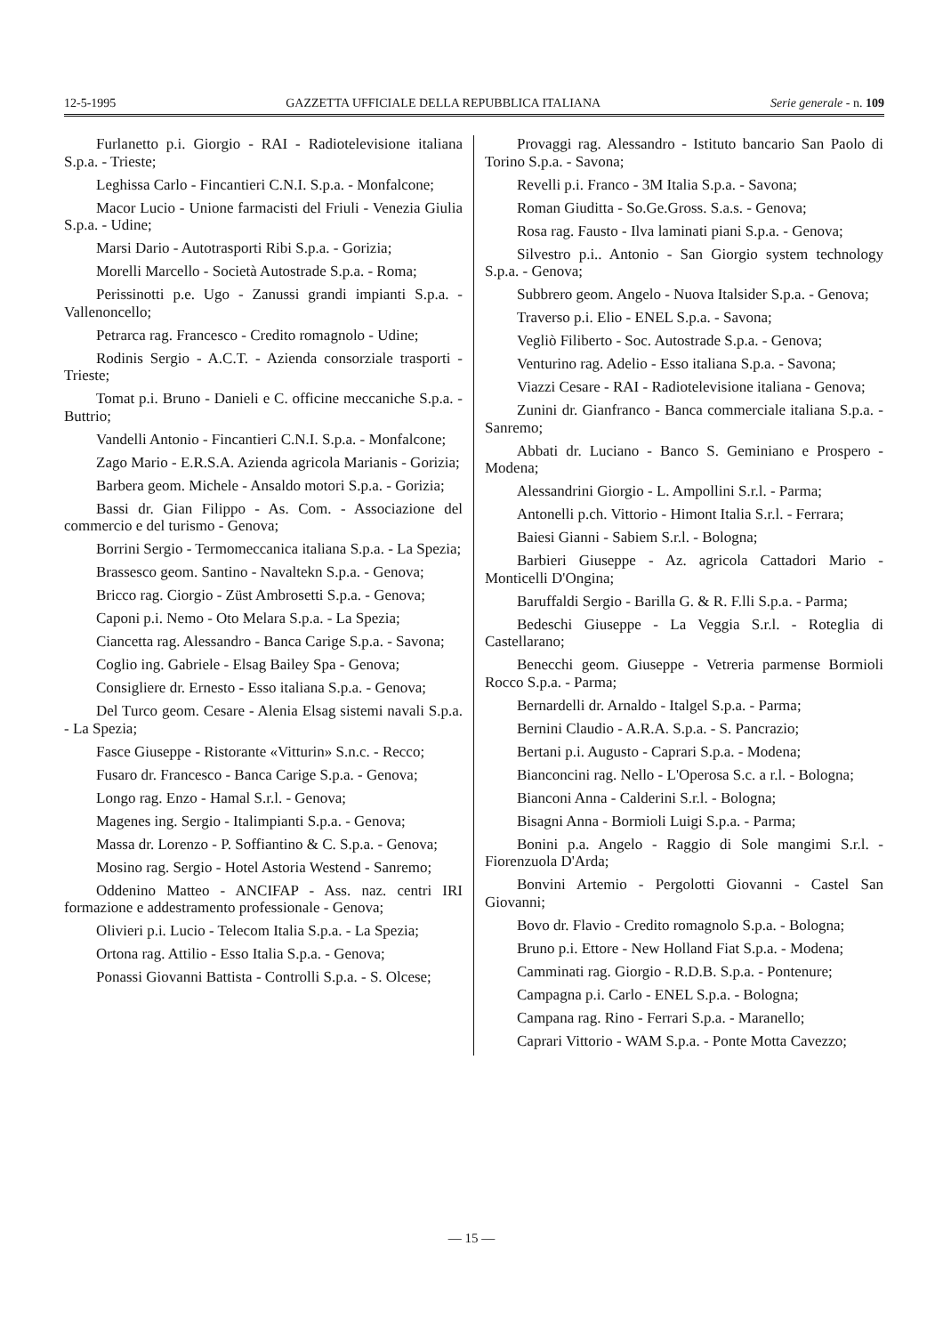12-5-1995 GAZZETTA UFFICIALE DELLA REPUBBLICA ITALIANA Serie generale - n. 109
Furlanetto p.i. Giorgio - RAI - Radiotelevisione italiana S.p.a. - Trieste;
Leghissa Carlo - Fincantieri C.N.I. S.p.a. - Monfalcone;
Macor Lucio - Unione farmacisti del Friuli - Venezia Giulia S.p.a. - Udine;
Marsi Dario - Autotrasporti Ribi S.p.a. - Gorizia;
Morelli Marcello - Società Autostrade S.p.a. - Roma;
Perissinotti p.e. Ugo - Zanussi grandi impianti S.p.a. - Vallenoncello;
Petrarca rag. Francesco - Credito romagnolo - Udine;
Rodinis Sergio - A.C.T. - Azienda consorziale trasporti - Trieste;
Tomat p.i. Bruno - Danieli e C. officine meccaniche S.p.a. - Buttrio;
Vandelli Antonio - Fincantieri C.N.I. S.p.a. - Monfalcone;
Zago Mario - E.R.S.A. Azienda agricola Marianis - Gorizia;
Barbera geom. Michele - Ansaldo motori S.p.a. - Gorizia;
Bassi dr. Gian Filippo - As. Com. - Associazione del commercio e del turismo - Genova;
Borrini Sergio - Termomeccanica italiana S.p.a. - La Spezia;
Brassesco geom. Santino - Navaltekn S.p.a. - Genova;
Bricco rag. Ciorgio - Züst Ambrosetti S.p.a. - Genova;
Caponi p.i. Nemo - Oto Melara S.p.a. - La Spezia;
Ciancetta rag. Alessandro - Banca Carige S.p.a. - Savona;
Coglio ing. Gabriele - Elsag Bailey Spa - Genova;
Consigliere dr. Ernesto - Esso italiana S.p.a. - Genova;
Del Turco geom. Cesare - Alenia Elsag sistemi navali S.p.a. - La Spezia;
Fasce Giuseppe - Ristorante «Vitturin» S.n.c. - Recco;
Fusaro dr. Francesco - Banca Carige S.p.a. - Genova;
Longo rag. Enzo - Hamal S.r.l. - Genova;
Magenes ing. Sergio - Italimpianti S.p.a. - Genova;
Massa dr. Lorenzo - P. Soffiantino & C. S.p.a. - Genova;
Mosino rag. Sergio - Hotel Astoria Westend - Sanremo;
Oddenino Matteo - ANCIFAP - Ass. naz. centri IRI formazione e addestramento professionale - Genova;
Olivieri p.i. Lucio - Telecom Italia S.p.a. - La Spezia;
Ortona rag. Attilio - Esso Italia S.p.a. - Genova;
Ponassi Giovanni Battista - Controlli S.p.a. - S. Olcese;
Provaggi rag. Alessandro - Istituto bancario San Paolo di Torino S.p.a. - Savona;
Revelli p.i. Franco - 3M Italia S.p.a. - Savona;
Roman Giuditta - So.Ge.Gross. S.a.s. - Genova;
Rosa rag. Fausto - Ilva laminati piani S.p.a. - Genova;
Silvestro p.i.. Antonio - San Giorgio system technology S.p.a. - Genova;
Subbrero geom. Angelo - Nuova Italsider S.p.a. - Genova;
Traverso p.i. Elio - ENEL S.p.a. - Savona;
Vegliò Filiberto - Soc. Autostrade S.p.a. - Genova;
Venturino rag. Adelio - Esso italiana S.p.a. - Savona;
Viazzi Cesare - RAI - Radiotelevisione italiana - Genova;
Zunini dr. Gianfranco - Banca commerciale italiana S.p.a. - Sanremo;
Abbati dr. Luciano - Banco S. Geminiano e Prospero - Modena;
Alessandrini Giorgio - L. Ampollini S.r.l. - Parma;
Antonelli p.ch. Vittorio - Himont Italia S.r.l. - Ferrara;
Baiesi Gianni - Sabiem S.r.l. - Bologna;
Barbieri Giuseppe - Az. agricola Cattadori Mario - Monticelli D'Ongina;
Baruffaldi Sergio - Barilla G. & R. F.lli S.p.a. - Parma;
Bedeschi Giuseppe - La Veggia S.r.l. - Roteglia di Castellarano;
Benecchi geom. Giuseppe - Vetreria parmense Bormioli Rocco S.p.a. - Parma;
Bernardelli dr. Arnaldo - Italgel S.p.a. - Parma;
Bernini Claudio - A.R.A. S.p.a. - S. Pancrazio;
Bertani p.i. Augusto - Caprari S.p.a. - Modena;
Bianconcini rag. Nello - L'Operosa S.c. a r.l. - Bologna;
Bianconi Anna - Calderini S.r.l. - Bologna;
Bisagni Anna - Bormioli Luigi S.p.a. - Parma;
Bonini p.a. Angelo - Raggio di Sole mangimi S.r.l. - Fiorenzuola D'Arda;
Bonvini Artemio - Pergolotti Giovanni - Castel San Giovanni;
Bovo dr. Flavio - Credito romagnolo S.p.a. - Bologna;
Bruno p.i. Ettore - New Holland Fiat S.p.a. - Modena;
Camminati rag. Giorgio - R.D.B. S.p.a. - Pontenure;
Campagna p.i. Carlo - ENEL S.p.a. - Bologna;
Campana rag. Rino - Ferrari S.p.a. - Maranello;
Caprari Vittorio - WAM S.p.a. - Ponte Motta Cavezzo;
— 15 —